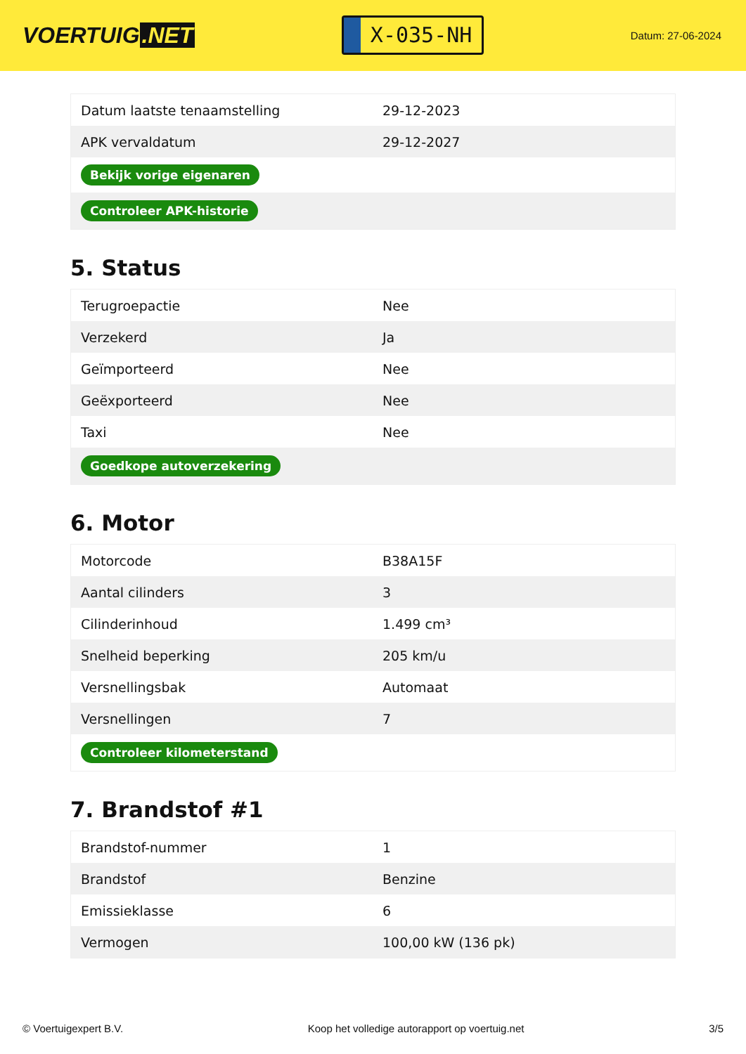VOERTUIG.NET
X-035-NH
Datum: 27-06-2024
| Datum laatste tenaamstelling | 29-12-2023 |
| APK vervaldatum | 29-12-2027 |
| Bekijk vorige eigenaren | |
| Controleer APK-historie | |
5. Status
| Terugroepactie | Nee |
| Verzekerd | Ja |
| Geïmporteerd | Nee |
| Geëxporteerd | Nee |
| Taxi | Nee |
| Goedkope autoverzekering | |
6. Motor
| Motorcode | B38A15F |
| Aantal cilinders | 3 |
| Cilinderinhoud | 1.499 cm³ |
| Snelheid beperking | 205 km/u |
| Versnellingsbak | Automaat |
| Versnellingen | 7 |
| Controleer kilometerstand | |
7. Brandstof #1
| Brandstof-nummer | 1 |
| Brandstof | Benzine |
| Emissieklasse | 6 |
| Vermogen | 100,00 kW (136 pk) |
© Voertuigexpert B.V. Koop het volledige autorapport op voertuig.net 3/5